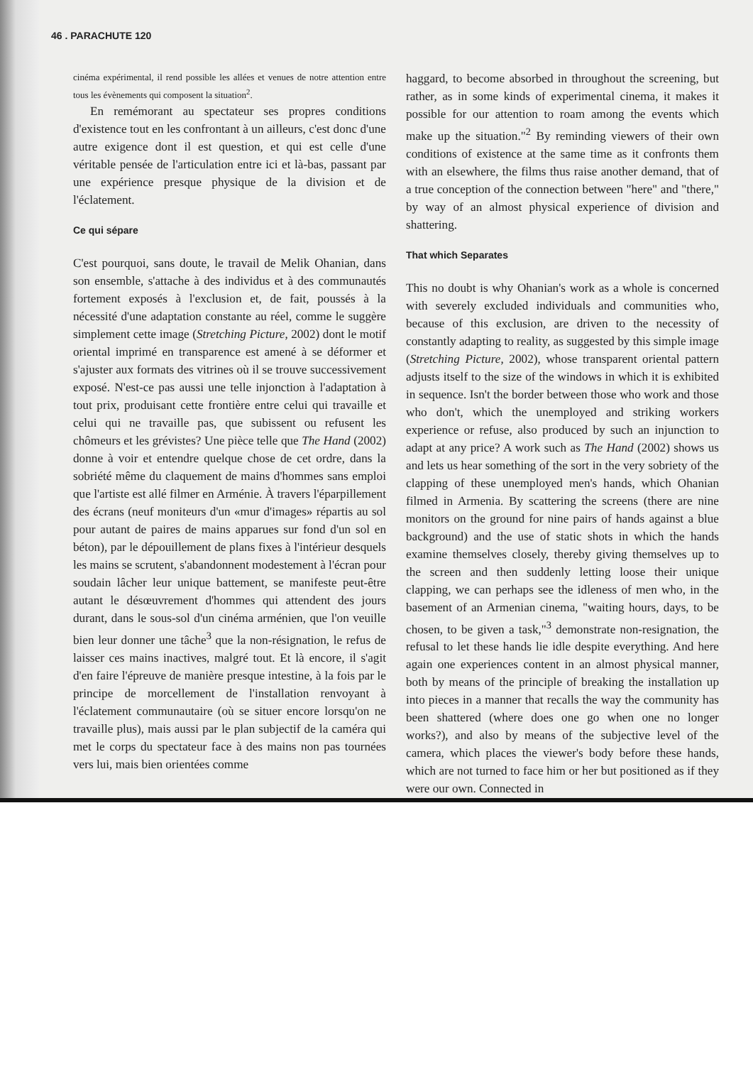46 . PARACHUTE 120
cinéma expérimental, il rend possible les allées et venues de notre attention entre tous les évènements qui composent la situation<sup>2</sup>.
En remémorant au spectateur ses propres conditions d'existence tout en les confrontant à un ailleurs, c'est donc d'une autre exigence dont il est question, et qui est celle d'une véritable pensée de l'articulation entre ici et là-bas, passant par une expérience presque physique de la division et de l'éclatement.
Ce qui sépare
C'est pourquoi, sans doute, le travail de Melik Ohanian, dans son ensemble, s'attache à des individus et à des communautés fortement exposés à l'exclusion et, de fait, poussés à la nécessité d'une adaptation constante au réel, comme le suggère simplement cette image (Stretching Picture, 2002) dont le motif oriental imprimé en transparence est amené à se déformer et s'ajuster aux formats des vitrines où il se trouve successivement exposé. N'est-ce pas aussi une telle injonction à l'adaptation à tout prix, produisant cette frontière entre celui qui travaille et celui qui ne travaille pas, que subissent ou refusent les chômeurs et les grévistes? Une pièce telle que The Hand (2002) donne à voir et entendre quelque chose de cet ordre, dans la sobriété même du claquement de mains d'hommes sans emploi que l'artiste est allé filmer en Arménie. À travers l'éparpillement des écrans (neuf moniteurs d'un «mur d'images» répartis au sol pour autant de paires de mains apparues sur fond d'un sol en béton), par le dépouillement de plans fixes à l'intérieur desquels les mains se scrutent, s'abandonnent modestement à l'écran pour soudain lâcher leur unique battement, se manifeste peut-être autant le désœuvrement d'hommes qui attendent des jours durant, dans le sous-sol d'un cinéma arménien, que l'on veuille bien leur donner une tâche<sup>3</sup> que la non-résignation, le refus de laisser ces mains inactives, malgré tout. Et là encore, il s'agit d'en faire l'épreuve de manière presque intestine, à la fois par le principe de morcellement de l'installation renvoyant à l'éclatement communautaire (où se situer encore lorsqu'on ne travaille plus), mais aussi par le plan subjectif de la caméra qui met le corps du spectateur face à des mains non pas tournées vers lui, mais bien orientées comme
haggard, to become absorbed in throughout the screening, but rather, as in some kinds of experimental cinema, it makes it possible for our attention to roam among the events which make up the situation."<sup>2</sup> By reminding viewers of their own conditions of existence at the same time as it confronts them with an elsewhere, the films thus raise another demand, that of a true conception of the connection between "here" and "there," by way of an almost physical experience of division and shattering.
That which Separates
This no doubt is why Ohanian's work as a whole is concerned with severely excluded individuals and communities who, because of this exclusion, are driven to the necessity of constantly adapting to reality, as suggested by this simple image (Stretching Picture, 2002), whose transparent oriental pattern adjusts itself to the size of the windows in which it is exhibited in sequence. Isn't the border between those who work and those who don't, which the unemployed and striking workers experience or refuse, also produced by such an injunction to adapt at any price? A work such as The Hand (2002) shows us and lets us hear something of the sort in the very sobriety of the clapping of these unemployed men's hands, which Ohanian filmed in Armenia. By scattering the screens (there are nine monitors on the ground for nine pairs of hands against a blue background) and the use of static shots in which the hands examine themselves closely, thereby giving themselves up to the screen and then suddenly letting loose their unique clapping, we can perhaps see the idleness of men who, in the basement of an Armenian cinema, "waiting hours, days, to be chosen, to be given a task,"<sup>3</sup> demonstrate non-resignation, the refusal to let these hands lie idle despite everything. And here again one experiences content in an almost physical manner, both by means of the principle of breaking the installation up into pieces in a manner that recalls the way the community has been shattered (where does one go when one no longer works?), and also by means of the subjective level of the camera, which places the viewer's body before these hands, which are not turned to face him or her but positioned as if they were our own. Connected in